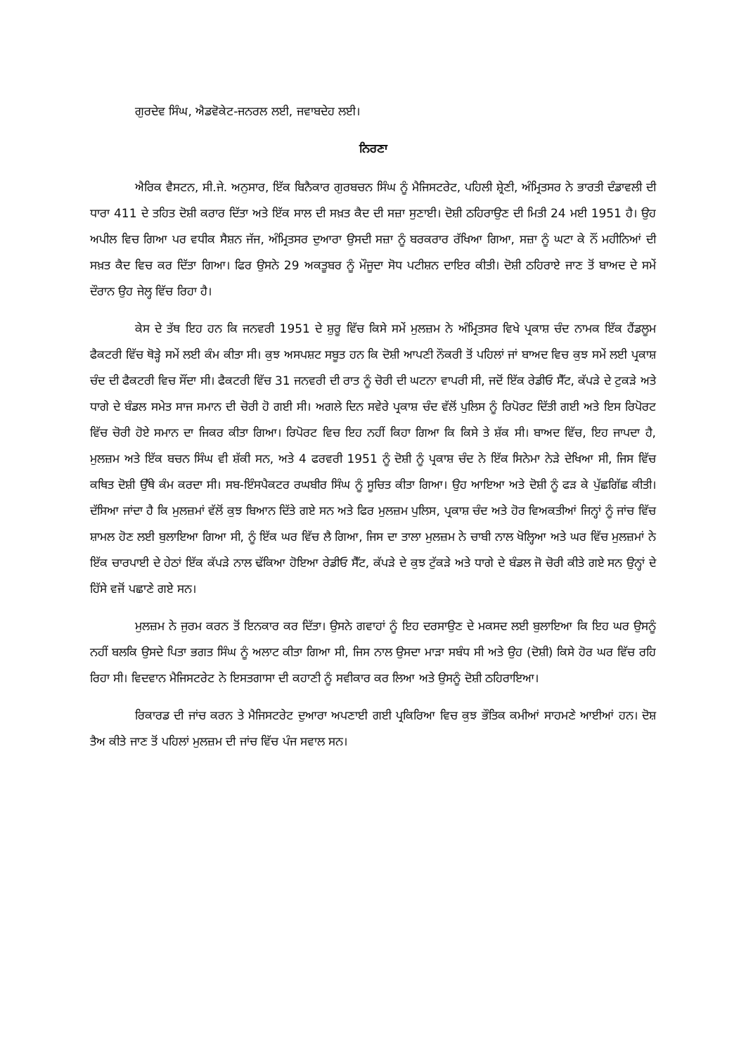ਗੁਰਦੇਵ ਸਿੰਘ, ਐਡਵੋਕੇਟ-ਜਨਰਲ ਲਈ, ਜਵਾਬਦੇਹ ਲਈ।
ਨਿਰਣਾ
ਐਰਿਕ ਵੈਸਟਨ, ਸੀ.ਜੇ. ਅਨੁਸਾਰ, ਇੱਕ ਬਿਨੈਕਾਰ ਗੁਰਬਚਨ ਸਿੰਘ ਨੂੰ ਮੈਜਿਸਟਰੇਟ, ਪਹਿਲੀ ਸ਼੍ਰੇਣੀ, ਅੰਮ੍ਰਿਤਸਰ ਨੇ ਭਾਰਤੀ ਦੰਡਾਵਲੀ ਦੀ ਧਾਰਾ 411 ਦੇ ਤਹਿਤ ਦੋਸ਼ੀ ਕਰਾਰ ਦਿੱਤਾ ਅਤੇ ਇੱਕ ਸਾਲ ਦੀ ਸਖ਼ਤ ਕੈਦ ਦੀ ਸਜ਼ਾ ਸੁਣਾਈ। ਦੋਸ਼ੀ ਠਹਿਰਾਉਣ ਦੀ ਮਿਤੀ 24 ਮਈ 1951 ਹੈ। ਉਹ ਅਪੀਲ ਵਿਚ ਗਿਆ ਪਰ ਵਧੀਕ ਸੈਸ਼ਨ ਜੱਜ, ਅੰਮ੍ਰਿਤਸਰ ਦੁਆਰਾ ਉਸਦੀ ਸਜ਼ਾ ਨੂੰ ਬਰਕਰਾਰ ਰੱਖਿਆ ਗਿਆ, ਸਜ਼ਾ ਨੂੰ ਘਟਾ ਕੇ ਨੌਂ ਮਹੀਨਿਆਂ ਦੀ ਸਖ਼ਤ ਕੈਦ ਵਿਚ ਕਰ ਦਿੱਤਾ ਗਿਆ। ਫਿਰ ਉਸਨੇ 29 ਅਕਤੂਬਰ ਨੂੰ ਮੌਜੂਦਾ ਸੋਧ ਪਟੀਸ਼ਨ ਦਾਇਰ ਕੀਤੀ। ਦੋਸ਼ੀ ਠਹਿਰਾਏ ਜਾਣ ਤੋਂ ਬਾਅਦ ਦੇ ਸਮੇਂ ਦੌਰਾਨ ਉਹ ਜੇਲ੍ਹ ਵਿੱਚ ਰਿਹਾ ਹੈ।
ਕੇਸ ਦੇ ਤੱਥ ਇਹ ਹਨ ਕਿ ਜਨਵਰੀ 1951 ਦੇ ਸ਼ੁਰੂ ਵਿੱਚ ਕਿਸੇ ਸਮੇਂ ਮੁਲਜ਼ਮ ਨੇ ਅੰਮ੍ਰਿਤਸਰ ਵਿਖੇ ਪ੍ਰਕਾਸ਼ ਚੰਦ ਨਾਮਕ ਇੱਕ ਹੈਂਡਲੂਮ ਫੈਕਟਰੀ ਵਿੱਚ ਥੋੜ੍ਹੇ ਸਮੇਂ ਲਈ ਕੰਮ ਕੀਤਾ ਸੀ। ਕੁਝ ਅਸਪਸ਼ਟ ਸਬੂਤ ਹਨ ਕਿ ਦੋਸ਼ੀ ਆਪਣੀ ਨੌਕਰੀ ਤੋਂ ਪਹਿਲਾਂ ਜਾਂ ਬਾਅਦ ਵਿਚ ਕੁਝ ਸਮੇਂ ਲਈ ਪ੍ਰਕਾਸ਼ ਚੰਦ ਦੀ ਫੈਕਟਰੀ ਵਿਚ ਸੌਂਦਾ ਸੀ। ਫੈਕਟਰੀ ਵਿੱਚ 31 ਜਨਵਰੀ ਦੀ ਰਾਤ ਨੂੰ ਚੋਰੀ ਦੀ ਘਟਨਾ ਵਾਪਰੀ ਸੀ, ਜਦੋਂ ਇੱਕ ਰੇਡੀਓ ਸੈੱਟ, ਕੱਪੜੇ ਦੇ ਟੁਕੜੇ ਅਤੇ ਧਾਗੇ ਦੇ ਬੰਡਲ ਸਮੇਤ ਸਾਜ ਸਮਾਨ ਦੀ ਚੋਰੀ ਹੋ ਗਈ ਸੀ। ਅਗਲੇ ਦਿਨ ਸਵੇਰੇ ਪ੍ਰਕਾਸ਼ ਚੰਦ ਵੱਲੋਂ ਪੁਲਿਸ ਨੂੰ ਰਿਪੋਰਟ ਦਿੱਤੀ ਗਈ ਅਤੇ ਇਸ ਰਿਪੋਰਟ ਵਿੱਚ ਚੋਰੀ ਹੋਏ ਸਮਾਨ ਦਾ ਜਿਕਰ ਕੀਤਾ ਗਿਆ। ਰਿਪੋਰਟ ਵਿਚ ਇਹ ਨਹੀਂ ਕਿਹਾ ਗਿਆ ਕਿ ਕਿਸੇ ਤੇ ਸ਼ੱਕ ਸੀ। ਬਾਅਦ ਵਿੱਚ, ਇਹ ਜਾਪਦਾ ਹੈ, ਮੁਲਜ਼ਮ ਅਤੇ ਇੱਕ ਬਚਨ ਸਿੰਘ ਵੀ ਸ਼ੱਕੀ ਸਨ, ਅਤੇ 4 ਫਰਵਰੀ 1951 ਨੂੰ ਦੋਸ਼ੀ ਨੂੰ ਪ੍ਰਕਾਸ਼ ਚੰਦ ਨੇ ਇੱਕ ਸਿਨੇਮਾ ਨੇੜੇ ਦੇਖਿਆ ਸੀ, ਜਿਸ ਵਿੱਚ ਕਥਿਤ ਦੋਸ਼ੀ ਉੱਥੇ ਕੰਮ ਕਰਦਾ ਸੀ। ਸਬ-ਇੰਸਪੈਕਟਰ ਰਘਬੀਰ ਸਿੰਘ ਨੂੰ ਸੂਚਿਤ ਕੀਤਾ ਗਿਆ। ਉਹ ਆਇਆ ਅਤੇ ਦੋਸ਼ੀ ਨੂੰ ਫੜ ਕੇ ਪੁੱਛਗਿੱਛ ਕੀਤੀ। ਦੱਸਿਆ ਜਾਂਦਾ ਹੈ ਕਿ ਮੁਲਜ਼ਮਾਂ ਵੱਲੋਂ ਕੁਝ ਬਿਆਨ ਦਿੱਤੇ ਗਏ ਸਨ ਅਤੇ ਫਿਰ ਮੁਲਜ਼ਮ ਪੁਲਿਸ, ਪ੍ਰਕਾਸ਼ ਚੰਦ ਅਤੇ ਹੋਰ ਵਿਅਕਤੀਆਂ ਜਿਨ੍ਹਾਂ ਨੂੰ ਜਾਂਚ ਵਿੱਚ ਸ਼ਾਮਲ ਹੋਣ ਲਈ ਬੁਲਾਇਆ ਗਿਆ ਸੀ, ਨੂੰ ਇੱਕ ਘਰ ਵਿੱਚ ਲੈ ਗਿਆ, ਜਿਸ ਦਾ ਤਾਲਾ ਮੁਲਜ਼ਮ ਨੇ ਚਾਬੀ ਨਾਲ ਖੋਲ੍ਹਿਆ ਅਤੇ ਘਰ ਵਿੱਚ ਮੁਲਜ਼ਮਾਂ ਨੇ ਇੱਕ ਚਾਰਪਾਈ ਦੇ ਹੇਠਾਂ ਇੱਕ ਕੱਪੜੇ ਨਾਲ ਢੱਕਿਆ ਹੋਇਆ ਰੇਡੀਓ ਸੈੱਟ, ਕੱਪੜੇ ਦੇ ਕੁਝ ਟੁੱਕੜੇ ਅਤੇ ਧਾਗੇ ਦੇ ਬੰਡਲ ਜੋ ਚੋਰੀ ਕੀਤੇ ਗਏ ਸਨ ਉਨ੍ਹਾਂ ਦੇ ਹਿੱਸੇ ਵਜੋਂ ਪਛਾਣੇ ਗਏ ਸਨ।
ਮੁਲਜ਼ਮ ਨੇ ਜੁਰਮ ਕਰਨ ਤੋਂ ਇਨਕਾਰ ਕਰ ਦਿੱਤਾ। ਉਸਨੇ ਗਵਾਹਾਂ ਨੂੰ ਇਹ ਦਰਸਾਉਣ ਦੇ ਮਕਸਦ ਲਈ ਬੁਲਾਇਆ ਕਿ ਇਹ ਘਰ ਉਸਨੂੰ ਨਹੀਂ ਬਲਕਿ ਉਸਦੇ ਪਿਤਾ ਭਗਤ ਸਿੰਘ ਨੂੰ ਅਲਾਟ ਕੀਤਾ ਗਿਆ ਸੀ, ਜਿਸ ਨਾਲ ਉਸਦਾ ਮਾੜਾ ਸਬੰਧ ਸੀ ਅਤੇ ਉਹ (ਦੋਸ਼ੀ) ਕਿਸੇ ਹੋਰ ਘਰ ਵਿੱਚ ਰਹਿ ਰਿਹਾ ਸੀ। ਵਿਦਵਾਨ ਮੈਜਿਸਟਰੇਟ ਨੇ ਇਸਤਗਾਸਾ ਦੀ ਕਹਾਣੀ ਨੂੰ ਸਵੀਕਾਰ ਕਰ ਲਿਆ ਅਤੇ ਉਸਨੂੰ ਦੋਸ਼ੀ ਠਹਿਰਾਇਆ।
ਰਿਕਾਰਡ ਦੀ ਜਾਂਚ ਕਰਨ ਤੇ ਮੈਜਿਸਟਰੇਟ ਦੁਆਰਾ ਅਪਣਾਈ ਗਈ ਪ੍ਰਕਿਰਿਆ ਵਿਚ ਕੁਝ ਭੌਤਿਕ ਕਮੀਆਂ ਸਾਹਮਣੇ ਆਈਆਂ ਹਨ। ਦੋਸ਼ ਤੈਅ ਕੀਤੇ ਜਾਣ ਤੋਂ ਪਹਿਲਾਂ ਮੁਲਜ਼ਮ ਦੀ ਜਾਂਚ ਵਿੱਚ ਪੰਜ ਸਵਾਲ ਸਨ।